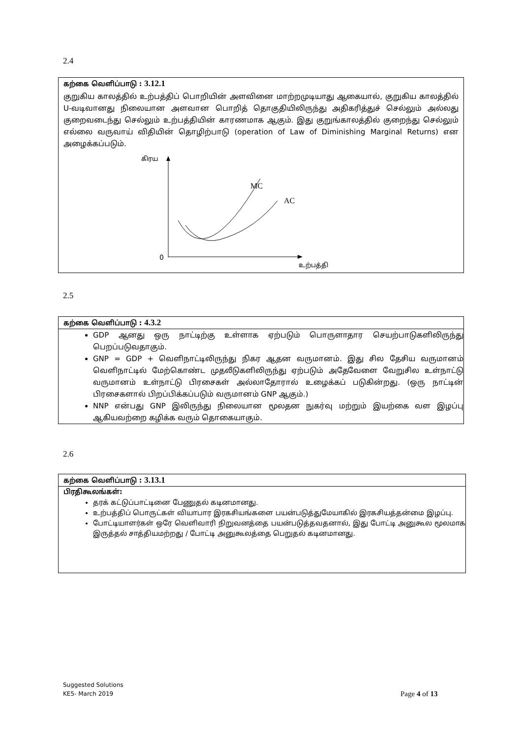2.4
கற்கை வெளிப்பாடு : 3.12.1
குறுகிய காலத்தில் உற்பத்திப் பொறியின் அளவினை மாற்றமுடியாது ஆகையால், குறுகிய காலத்தில் U-வடிவானது நிலையான அளவான பொறித் தொகுதியிலிருந்து அதிகரித்துச் செல்லும் அல்லது குறைவடைந்து செல்லும் உற்பத்தியின் காரணமாக ஆகும். இது குறுங்காலத்தில் குறைந்து செல்லும் எல்லை வருவாய் விதியின் தொழிற்பாடு (operation of Law of Diminishing Marginal Returns) என அழைக்கப்படும்.
கிரய
0
உற்பத்தி
MC
AC
2.5
கற்கை வெளிப்பாடு : 4.3.2
GDP ஆனது ஒரு நாட்டிற்கு உள்ளாக ஏற்படும் பொருளாதார செயற்பாடுகளிலிருந்து பெறப்படுவதாகும்.
GNP = GDP + வெளிநாட்டிலிருந்து நிகர ஆதன வருமானம். இது சில தேசிய வருமானம் வெளிநாட்டில் மேற்கொண்ட முதலீடுகளிலிருந்து ஏற்படும் அதேவேளை வேறுசில உள்நாட்டு வருமானம் உள்நாட்டு பிரசைகள் அல்லாதோரால் உழைக்கப் படுகின்றது. (ஒரு நாட்டின் பிரசைகளால் பிறப்பிக்கப்படும் வருமானம் GNP ஆகும்.)
NNP என்பது GNP இலிருந்து நிலையான மூலதன நுகர்வு மற்றும் இயற்கை வள இழப்பு ஆகியவற்றை கழிக்க வரும் தொகையாகும்.
2.6
கற்கை வெளிப்பாடு : 3.13.1
பிரதிகூலங்கள்:
தரக் கட்டுப்பாட்டினை பேணுதல் கடினமானது.
உற்பத்திப் பொருட்கள் வியாபார இரகசியங்களை பயன்படுத்துமேயாகில் இரகசியத்தன்மை இழப்பு.
போட்டியாளர்கள் ஒரே வெளிவாரி நிறுவனத்தை பயன்படுத்தவதனால், இது போட்டி அனுகூல மூலமாக இருத்தல் சாத்தியமற்றது / போட்டி அனுகூலத்தை பெறுதல் கடினமானது.
Suggested Solutions
KE5- March 2019
Page 4 of 13